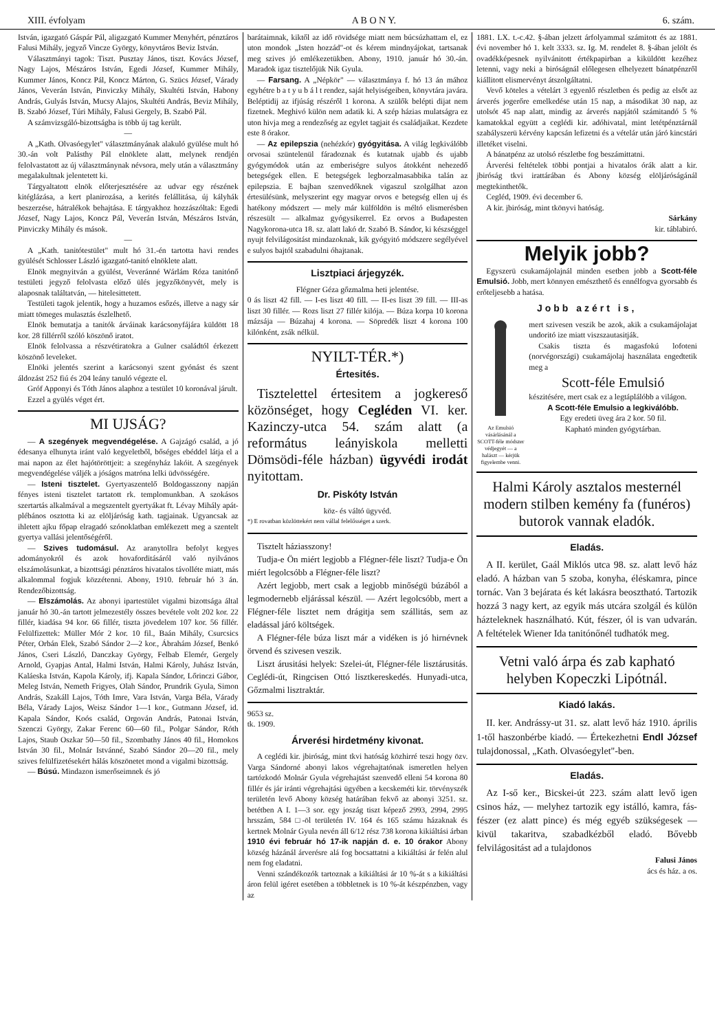XIII. évfolyam A B O N Y. 6. szám.
István, igazgató Gáspár Pál, aligazgató Kummer Menyhért, pénztáros Falusi Mihály, jegyző Vincze György, könyvtáros Beviz István.
Választmányi tagok: Tiszt. Pusztay János, tiszt. Kovács József, Nagy Lajos, Mészáros István, Egedi József, Kummer Mihály, Kummer János, Koncz Pál, Koncz Márton, G. Szücs József, Várady János, Veverán István, Pinviczky Mihály, Skultéti István, Habony András, Gulyás István, Mucsy Alajos, Skultéti András, Beviz Mihály, B. Szabó József, Túri Mihály, Falusi Gergely, B. Szabó Pál.
A számvizsgáló-bizottságba is több új tag került.
—
A „Kath. Olvasóegylet" választmányának alakuló gyülése mult hó 30.-án volt Palásthy Pál elnöklete alatt, melynek rendjén felolvastatott az új választmánynak névsora, mely után a választmány megalakultnak jelentetett ki.
Tárgyaltatott elnök előterjesztésére az udvar egy részének kitéglázása, a kert planirozása, a kerités felállitása, új kályhák beszerzése, hátralékok behajtása. E tárgyakhoz hozzászóltak: Egedi József, Nagy Lajos, Koncz Pál, Veverán István, Mészáros István, Pinviczky Mihály és mások.
—
A „Kath. tanitótestület" mult hó 31.-én tartotta havi rendes gyülését Schlosser László igazgató-tanitó elnöklete alatt.
Elnök megnyitván a gyülést, Veveránné Wárlám Róza tanitónő testületi jegyző felolvasta előző ülés jegyzőkönyvét, mely is alaposnak találtatván, — hitelesittetett.
Testületi tagok jelentik, hogy a huzamos esőzés, illetve a nagy sár miatt tömeges mulasztás észlelhető.
Elnök bemutatja a tanitók árváinak karácsonyfájára küldött 18 kor. 28 fillérről szóló köszönő iratot.
Elnök felolvassa a részvétiratokra a Gulner családtól érkezett köszönő leveleket.
Elnöki jelentés szerint a karácsonyi szent gyónást és szent áldozást 252 fiú és 204 leány tanuló végezte el.
Gróf Apponyi és Tóth János alaphoz a testület 10 koronával járult.
Ezzel a gyülés véget ért.
MI UJSÁG?
— A szegények megvendégelése. A Gajzágó család, a jó édesanya elhunyta iránt való kegyeletből, bőséges ebéddel látja el a mai napon az élet hajótöröttjeit: a szegényház lakóit. A szegények megvendégelése váljék a jóságos matróna lelki üdvösségére.
— Isteni tisztelet. Gyertyaszentelő Boldogasszony napján fényes isteni tisztelet tartatott rk. templomunkban. A szokásos szertartás alkalmával a megszentelt gyertyákat ft. Lévay Mihály apát-plébános osztotta ki az elöljáróság kath. tagjainak. Ugyancsak az ihletett ajku főpap elragadó szónoklatban emlékezett meg a szentelt gyertya vallási jelentőségéről.
— Szives tudomásul. Az aranytollra befolyt kegyes adományokról és azok hovafordi­tásáról való nyilvános elszámolásunkat, a bizottsági pénztáros hivatalos távolléte miatt, más alkalommal fogjuk közzétenni. Abony, 1910. február hó 3 án. Rendezőbizottság.
— Elszámolás. Az abonyi ipartestület vigalmi bizottsága által január hó 30.-án tartott jelmezestély összes bevétele volt 202 kor. 22 fillér, kiadása 94 kor. 66 fillér, tiszta jövedelem 107 kor. 56 fillér. Felülfizettek: Müller Mór 2 kor. 10 fil., Baán Mihály, Csurcsics Péter, Orbán Elek, Szabó Sándor 2—2 kor., Ábrahám József, Benkó János, Cseri László, Danczkay György, Felbab Elemér, Gergely Arnold, Gyapjas Antal, Halmi István, Halmi Károly, Juhász István, Kaláeska István, Kapola Károly, ifj. Kapala Sándor, Lőrinczi Gábor, Meleg István, Nemeth Frigyes, Olah Sándor, Prundrik Gyula, Simon András, Szakáll Lajos, Tóth Imre, Vara István, Varga Béla, Várady Béla, Várady Lajos, Weisz Sándor 1—1 kor., Gutmann József, id. Kapala Sándor, Koós család, Orgován András, Patonai István, Szenczi György, Zakar Ferenc 60—60 fil., Polgar Sándor, Róth Lajos, Staub Oszkar 50—50 fil., Szombathy János 40 fil., Homokos István 30 fil., Molnár Istvánné, Szabó Sándor 20—20 fil., mely szives felülfizetésekért hálás köszönetet mond a vigalmi bizottság.
— Búsú. Mindazon ismerőseimnek és jó
barátaimnak, kiktől az idő rövidsége miatt nem búcsúzhattam el, ez uton mondok „Isten hozzád"-ot és kérem mindnyájokat, tartsanak meg szives jó emlékezetükben. Abony, 1910. január hó 30.-án. Maradok igaz tisztelőjük Nik Gyula.
— Farsang. A „Népkör" — választmánya f. hó 13 án mához egyhétre b a t y u b á l t rendez, saját helyiségeiben, könyvtára javára. Beléptidij az ifjúság részéről 1 korona. A szülők belépti dijat nem fizetnek. Meghivó külön nem adatik ki. A szép házias mulatságra ez uton hivja meg a rendezőség az egylet tagjait és családjaikat. Kezdete este 8 órakor.
— Az epilepszia (nehézkór) gyógyitása. A világ legkiválóbb orvosai szüntelenül fáradoznak és kutatnak ujabb és ujabb gyógymódok után az emberiségre sulyos átokként nehezedő betegségek ellen. E betegségek legborzalmasabbika talán az epilepszia. E bajban szenvedőknek vigaszul szolgálhat azon értesülésünk, melyszerint egy magyar orvos e betegség ellen uj és hatékony módszert — mely már külföldön is méltó elismerésben részesült — alkalmaz gyógysikerrel. Ez orvos a Budapesten Nagykorona-utca 18. sz. alatt lakó dr. Szabó B. Sándor, ki készséggel nyujt felvilágositást mindazoknak, kik gyógyitó módszere segélyével e sulyos bajtól szabadulni óhajtanak.
Lisztpiaci árjegyzék.
Flégner Géza gőzmalma heti jelentése.
0 ás liszt 42 fill. — I-es liszt 40 fill. — II-es liszt 39 fill. — III-as liszt 30 fillér. — Rozs liszt 27 fillér kilója. — Búza korpa 10 korona mázsája — Búzahaj 4 korona. — Söpredék liszt 4 korona 100 kilónként, zsák nélkül.
NYILT-TÉR.*)
Értesités.
Tisztelettel értesitem a jogkereső közönséget, hogy Cegléden VI. ker. Kazinczy-utca 54. szám alatt (a református leányiskola melletti Dömsödi-féle házban) ügyvédi irodát nyitottam.
Dr. Piskóty István
köz- és váltó ügyvéd.
*) E rovatban közlöttekért nem vállal felelősséget a szerk.
Tisztelt háziasszony!
Tudja-e Ön miért legjobb a Flégner-féle liszt? Tudja-e Ön miért legolcsóbb a Flégner-féle liszt?
Azért legjobb, mert csak a legjobb minőségü búzából a legmodernebb eljárással készül. — Azért legolcsóbb, mert a Flégner-féle lisztet nem drágitja sem szállitás, sem az eladással járó költségek.
A Flégner-féle búza liszt már a vidéken is jó hirnévnek örvend és szivesen veszik.
Liszt árusitási helyek: Szelei-út, Flégner-féle lisztárusitás. Ceglédi-út, Ringcisen Ottó lisztkereskedés. Hunyadi-utca, Gőzmalmi lisztraktár.
9653 sz.
tk. 1909.
Árverési hirdetmény kivonat.
A ceglédi kir. jbiróság, mint tkvi hatóság közhirré teszi hogy özv. Varga Sándorné abonyi lakos végrehajtatónak ismeretlen helyen tartózkodó Molnár Gyula végrehajtást szenvedő elleni 54 korona 80 fillér és jár iránti végrehajtási ügyében a kecskeméti kir. törvényszék területén levő Abony község határában fekvő az abonyi 3251. sz. betétben A I. 1—3 sor. egy joszág tiszt képező 2993, 2994, 2995 hrsszám, 584 □-öl területén IV. 164 és 165 számu házaknak és kertnek Molnár Gyula nevén áll 6/12 rész 738 korona kikiáltási árban 1910 évi február hó 17-ik napján d. e. 10 órakor Abony község házánál árverésre alá fog bocsattatni a kikiáltási ár felén alul nem fog eladatni.
Venni szándékozók tartoznak a kikiáltási ár 10 %-át s a kikiáltási áron felül igéret esetében a többletnek is 10 %-át készpénzben, vagy az
1881. LX. t.-c.42. §-ában jelzett árfolyammal számitott és az 1881. évi november hó 1. kelt 3333. sz. Ig. M. rendelet 8. §-ában jelölt és ovadékképesnek nyilvánitott értékpapirban a kiküldött kezéhez letenni, vagy neki a biróságnál előlegesen elhelyezett bánatpénzről kiállitott elismervényt átszolgáltatni.
Vevő köteles a vételárt 3 egyenlő részletben és pedig az elsőt az árverés jogerőre emelkedése után 15 nap, a másodikat 30 nap, az utolsót 45 nap alatt, mindig az árverés napjától számitandó 5 % kamatokkal együtt a ceglédi kir. adóhivatal, mint letétpénztárnál szabályszerü kérvény kapcsán lefizetni és a vételár után járó kincstári illetéket viselni.
A bánatpénz az utolsó részletbe fog beszámittatni.
Árverési feltételek többi pontjai a hivatalos órák alatt a kir. jbiróság tkvi irattárában és Abony község elöljáróságánál megtekinthetők.
Cegléd, 1909. évi december 6.
A kir. jbiróság, mint tkönyvi hatóság.
Sárkány
kir. táblabiró.
Melyik jobb?
Egyszerü csukamájolajnál minden esetben jobb a Scott-féle Emulsió. Jobb, mert könnyen emészthető és ennélfogva gyorsabb és erőteljesebb a hatása.
Jobb azért is,
Az Emulsió vásárlásánál a SCOTT-féle módszer védjegyét — a halászt — kérjük figyelembe venni.
mert szivesen veszik be azok, akik a csukamájolajat undoritó ize miatt viszszautasitják.
Csakis tiszta és magasfokú lofoteni (norvégországi) csukamájolaj használata engedtetik meg a
Scott-féle Emulsió
készitésére, mert csak ez a legtáplálóbb a világon.
A Scott-féle Emulsio a legkiválóbb.
Egy eredeti üveg ára 2 kor. 50 fil.
Kapható minden gyógytárban.
Halmi Károly asztalos mesternél modern stilben kemény fa (funéros) butorok vannak eladók.
Eladás.
A II. kerület, Gaál Miklós utca 98. sz. alatt levő ház eladó. A házban van 5 szoba, konyha, éléskamra, pince tornác. Van 3 bejárata és két lakásra beosztható. Tartozik hozzá 3 nagy kert, az egyik más utcára szolgál és külön házteleknek használható. Kút, fészer, ól is van udvarán. A feltételek Wiener Ida tanitónőnél tudhatók meg.
Vetni való árpa és zab kapható helyben Kopeczki Lipótnál.
Kiadó lakás.
II. ker. Andrássy-ut 31. sz. alatt levő ház 1910. április 1-től haszonbérbe kiadó. — Értekezhetni Endl József tulajdonossal, „Kath. Olvasóegylet"-ben.
Eladás.
Az I-ső ker., Bicskei-út 223. szám alatt levő igen csinos ház, — melyhez tartozik egy istálló, kamra, fás-fészer (ez alatt pince) és még egyéb szükségesek — kivül takaritva, szabadkézből eladó. Bővebb felvilágositást ad a tulajdonos
Falusi János
ács és ház. a os.